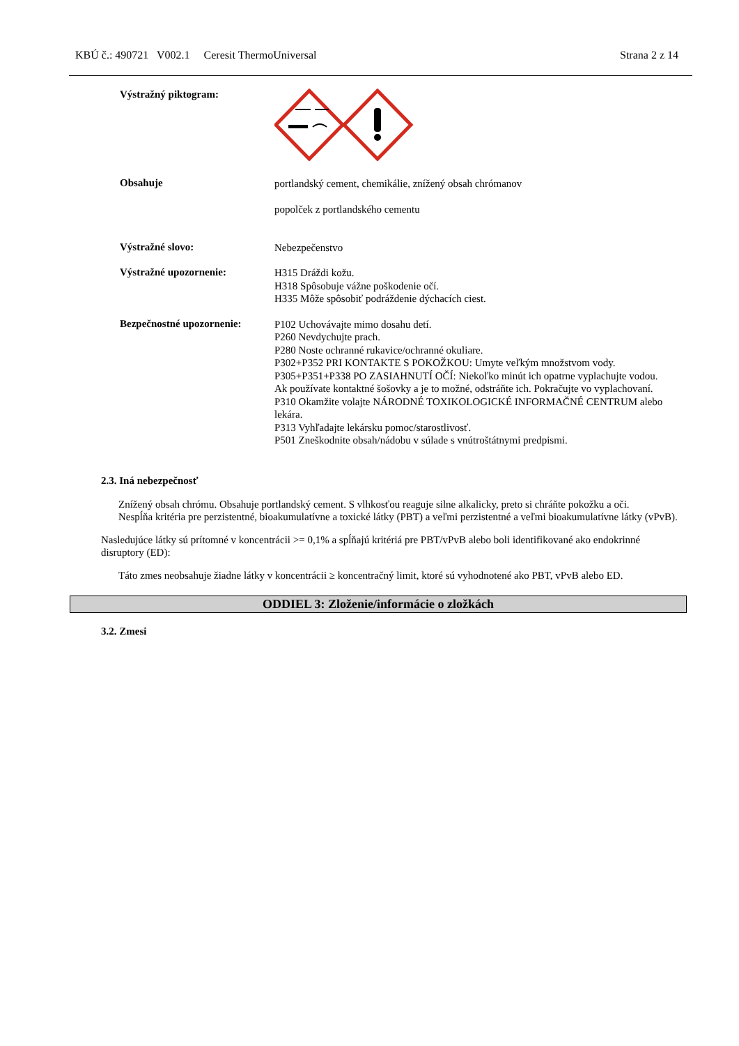KBÚ č.: 490721 V002.1 Ceresit ThermoUniversal Strana 2 z 14
Výstražný piktogram:
Obsahuje
portlandský cement, chemikálie, znížený obsah chrómanov
popolček z portlandského cementu
Výstražné slovo:
Nebezpečenstvo
Výstražné upozornenie:
H315 Dráždi kožu.
H318 Spôsobuje vážne poškodenie očí.
H335 Môže spôsobiť podráždenie dýchacích ciest.
Bezpečnostné upozornenie:
P102 Uchovávajte mimo dosahu detí.
P260 Nevdychujte prach.
P280 Noste ochranné rukavice/ochranné okuliare.
P302+P352 PRI KONTAKTE S POKOŽKOU: Umyte veľkým množstvom vody.
P305+P351+P338 PO ZASIAHNUTÍ OČÍ: Niekoľko minút ich opatrne vyplachujte vodou. Ak používate kontaktné šošovky a je to možné, odstráňte ich. Pokračujte vo vyplachovaní.
P310 Okamžite volajte NÁRODNÉ TOXIKOLOGICKÉ INFORMAČNÉ CENTRUM alebo lekára.
P313 Vyhľadajte lekársku pomoc/starostlivosť.
P501 Zneškodnite obsah/nádobu v súlade s vnútroštátnymi predpismi.
2.3. Iná nebezpečnosť
Znížený obsah chrómu. Obsahuje portlandský cement. S vlhkosťou reaguje silne alkalicky, preto si chráňte pokožku a oči.
Nespĺňa kritéria pre perzistentné, bioakumulatívne a toxické látky (PBT) a veľmi perzistentné a veľmi bioakumulatívne látky (vPvB).
Nasledujúce látky sú prítomné v koncentrácii >= 0,1% a spĺňajú kritériá pre PBT/vPvB alebo boli identifikované ako endokrinné disruptory (ED):
Táto zmes neobsahuje žiadne látky v koncentrácii ≥ koncentračný limit, ktoré sú vyhodnotené ako PBT, vPvB alebo ED.
ODDIEL 3: Zloženie/informácie o zložkách
3.2. Zmesi